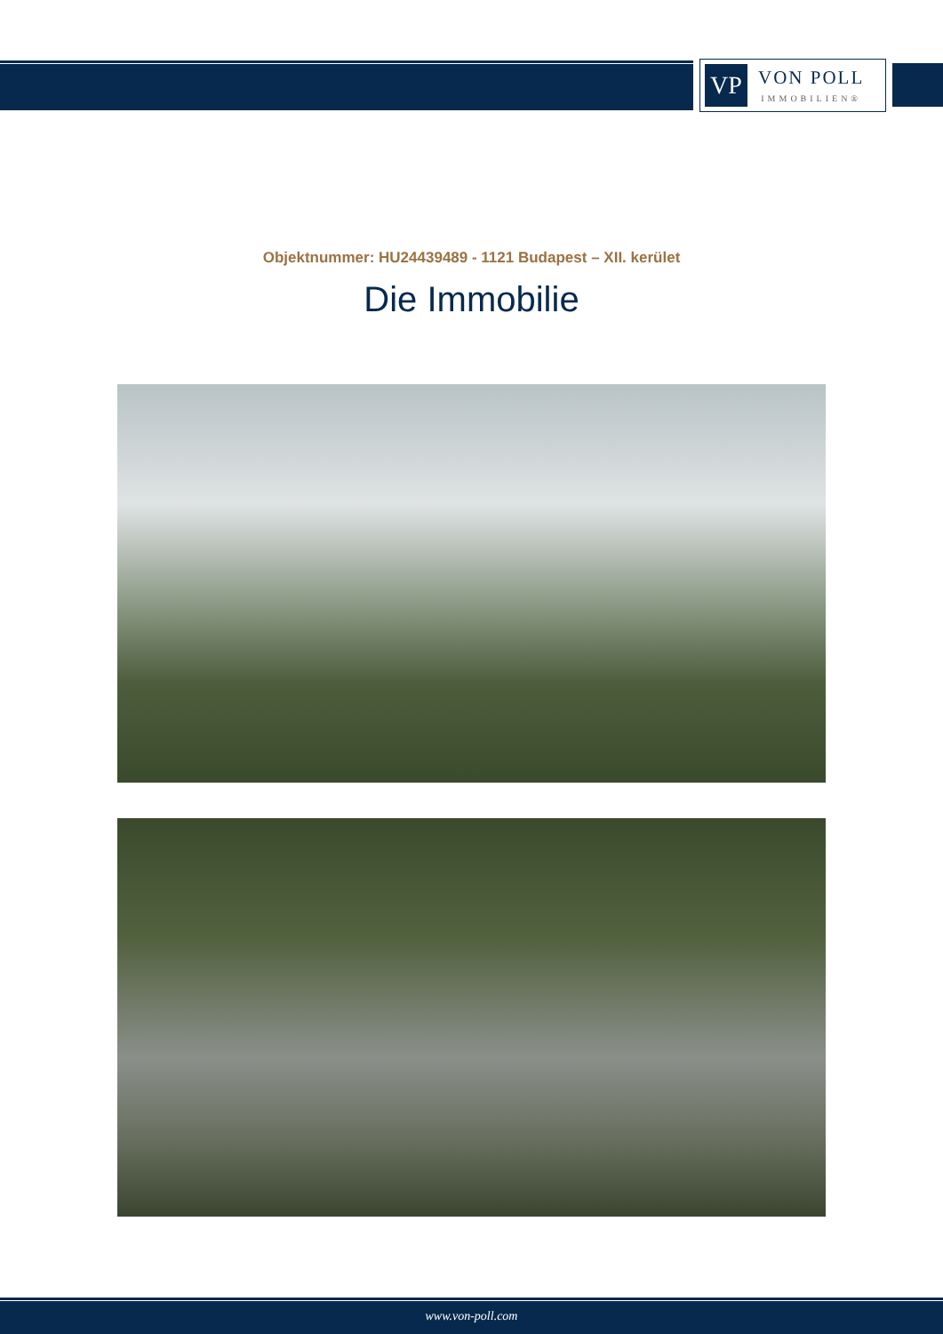VP
VON POLL
IMMOBILIEN®
Objektnummer: HU24439489 - 1121 Budapest – XII. kerület
Die Immobilie
www.von-poll.com